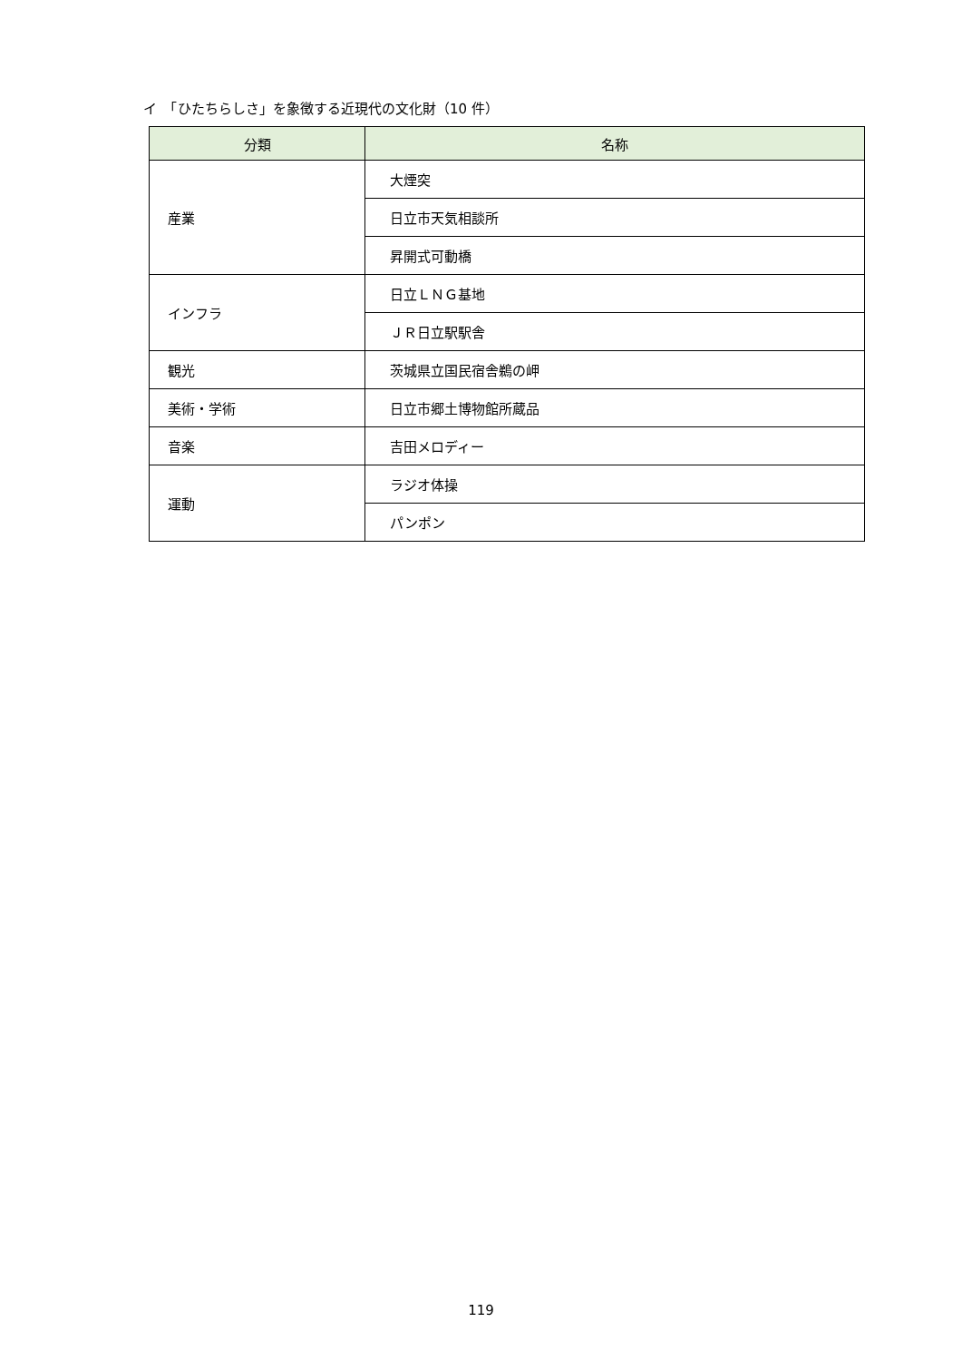イ　「ひたちらしさ」を象徴する近現代の文化財（10 件）
| 分類 | 名称 |
| --- | --- |
| 産業 | 大煙突 |
| | 日立市天気相談所 |
| | 昇開式可動橋 |
| インフラ | 日立ＬＮＧ基地 |
| | ＪＲ日立駅駅舎 |
| 観光 | 茨城県立国民宿舎鵜の岬 |
| 美術・学術 | 日立市郷土博物館所蔵品 |
| 音楽 | 吉田メロディー |
| 運動 | ラジオ体操 |
| | パンポン |
119